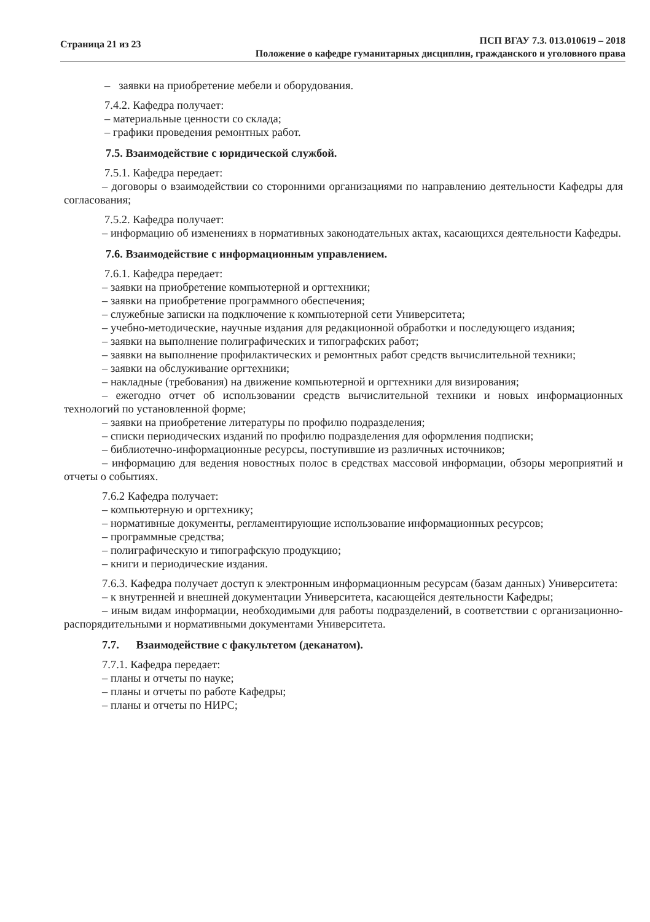Страница 21 из 23
ПСП ВГАУ 7.3. 013.010619 – 2018
Положение о кафедре гуманитарных дисциплин, гражданского и уголовного права
– заявки на приобретение мебели и оборудования.
7.4.2. Кафедра получает:
– материальные ценности со склада;
– графики проведения ремонтных работ.
7.5. Взаимодействие с юридической службой.
7.5.1. Кафедра передает:
– договоры о взаимодействии со сторонними организациями по направлению деятельности Кафедры для согласования;
7.5.2. Кафедра получает:
– информацию об изменениях в нормативных законодательных актах, касающихся деятельности Кафедры.
7.6. Взаимодействие с информационным управлением.
7.6.1. Кафедра передает:
– заявки на приобретение компьютерной и оргтехники;
– заявки на приобретение программного обеспечения;
– служебные записки на подключение к компьютерной сети Университета;
– учебно-методические, научные издания для редакционной обработки и последующего издания;
– заявки на выполнение полиграфических и типографских работ;
– заявки на выполнение профилактических и ремонтных работ средств вычислительной техники;
– заявки на обслуживание оргтехники;
– накладные (требования) на движение компьютерной и оргтехники для визирования;
– ежегодно отчет об использовании средств вычислительной техники и новых информационных технологий по установленной форме;
– заявки на приобретение литературы по профилю подразделения;
– списки периодических изданий по профилю подразделения для оформления подписки;
– библиотечно-информационные ресурсы, поступившие из различных источников;
– информацию для ведения новостных полос в средствах массовой информации, обзоры мероприятий и отчеты о событиях.
7.6.2 Кафедра получает:
– компьютерную и оргтехнику;
– нормативные документы, регламентирующие использование информационных ресурсов;
– программные средства;
– полиграфическую и типографскую продукцию;
– книги и периодические издания.
7.6.3. Кафедра получает доступ к электронным информационным ресурсам (базам данных) Университета:
– к внутренней и внешней документации Университета, касающейся деятельности Кафедры;
– иным видам информации, необходимыми для работы подразделений, в соответствии с организационно-распорядительными и нормативными документами Университета.
7.7. Взаимодействие с факультетом (деканатом).
7.7.1. Кафедра передает:
– планы и отчеты по науке;
– планы и отчеты по работе Кафедры;
– планы и отчеты по НИРС;